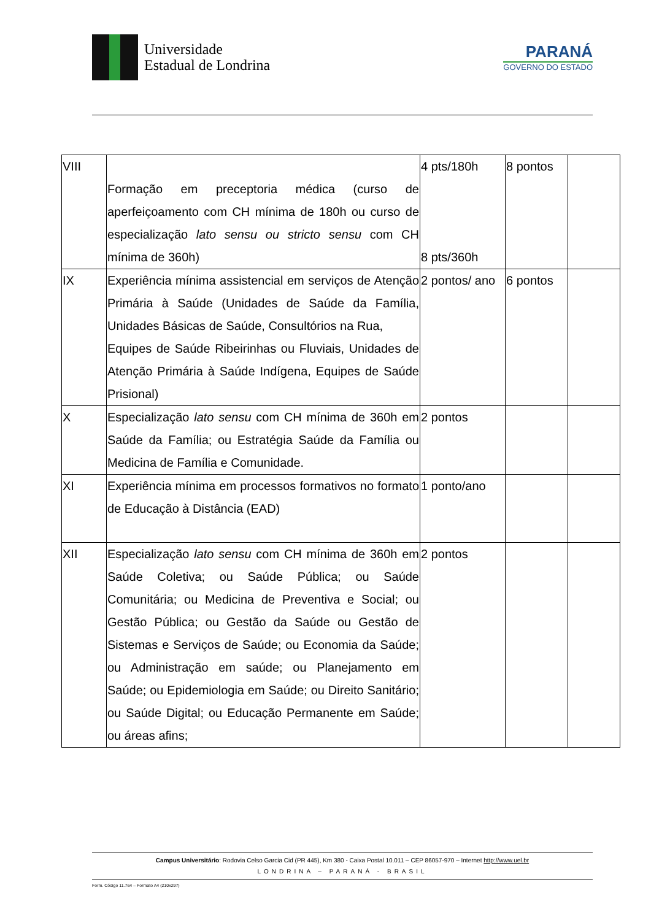Universidade
Estadual de Londrina
PARANÁ
GOVERNO DO ESTADO
| VIII | Formação em preceptoria médica (curso de aperfeiçoamento com CH mínima de 180h ou curso de especialização lato sensu ou stricto sensu com CH mínima de 360h) | 4 pts/180h 8 pts/360h | 8 pontos | |
| IX | Experiência mínima assistencial em serviços de Atenção Primária à Saúde (Unidades de Saúde da Família, Unidades Básicas de Saúde, Consultórios na Rua, Equipes de Saúde Ribeirinhas ou Fluviais, Unidades de Atenção Primária à Saúde Indígena, Equipes de Saúde Prisional) | 2 pontos/ ano | 6 pontos | |
| X | Especialização lato sensu com CH mínima de 360h em Saúde da Família; ou Estratégia Saúde da Família ou Medicina de Família e Comunidade. | 2 pontos | | |
| XI | Experiência mínima em processos formativos no formato de Educação à Distância (EAD) | 1 ponto/ano | | |
| XII | Especialização lato sensu com CH mínima de 360h em Saúde Coletiva; ou Saúde Pública; ou Saúde Comunitária; ou Medicina de Preventiva e Social; ou Gestão Pública; ou Gestão da Saúde ou Gestão de Sistemas e Serviços de Saúde; ou Economia da Saúde; ou Administração em saúde; ou Planejamento em Saúde; ou Epidemiologia em Saúde; ou Direito Sanitário; ou Saúde Digital; ou Educação Permanente em Saúde; ou áreas afins; | 2 pontos | | |
Campus Universitário: Rodovia Celso Garcia Cid (PR 445), Km 380 - Caixa Postal 10.011 – CEP 86057-970 – Internet http://www.uel.br
LONDRINA – PARANÁ - BRASIL
Form. Código 11.764 – Formato A4 (210x297)